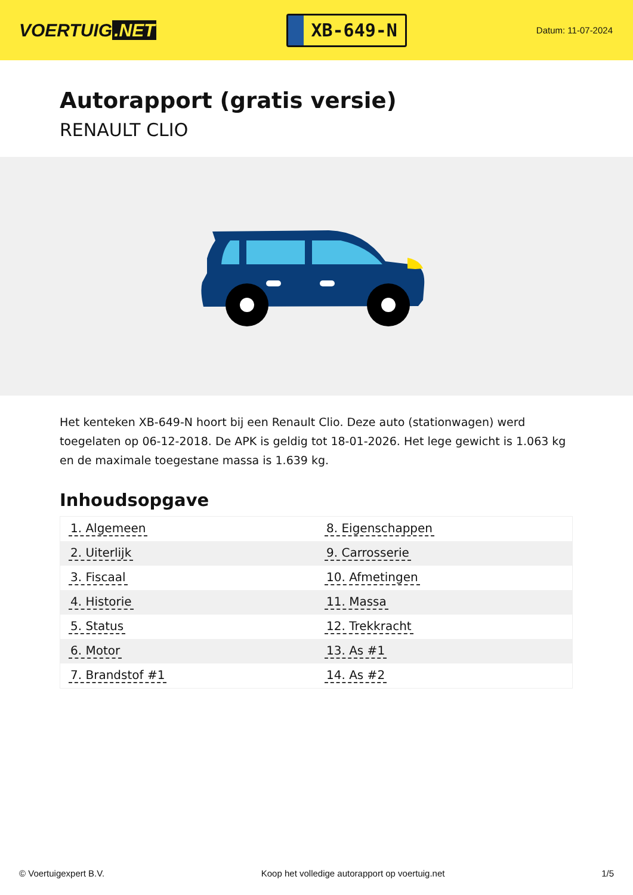VOERTUIG.NET
XB-649-N
Datum: 11-07-2024
Autorapport (gratis versie)
RENAULT CLIO
Het kenteken XB-649-N hoort bij een Renault Clio. Deze auto (stationwagen) werd toegelaten op 06-12-2018. De APK is geldig tot 18-01-2026. Het lege gewicht is 1.063 kg en de maximale toegestane massa is 1.639 kg.
Inhoudsopgave
| 1. Algemeen | 8. Eigenschappen |
| 2. Uiterlijk | 9. Carrosserie |
| 3. Fiscaal | 10. Afmetingen |
| 4. Historie | 11. Massa |
| 5. Status | 12. Trekkracht |
| 6. Motor | 13. As #1 |
| 7. Brandstof #1 | 14. As #2 |
© Voertuigexpert B.V. Koop het volledige autorapport op voertuig.net 1/5